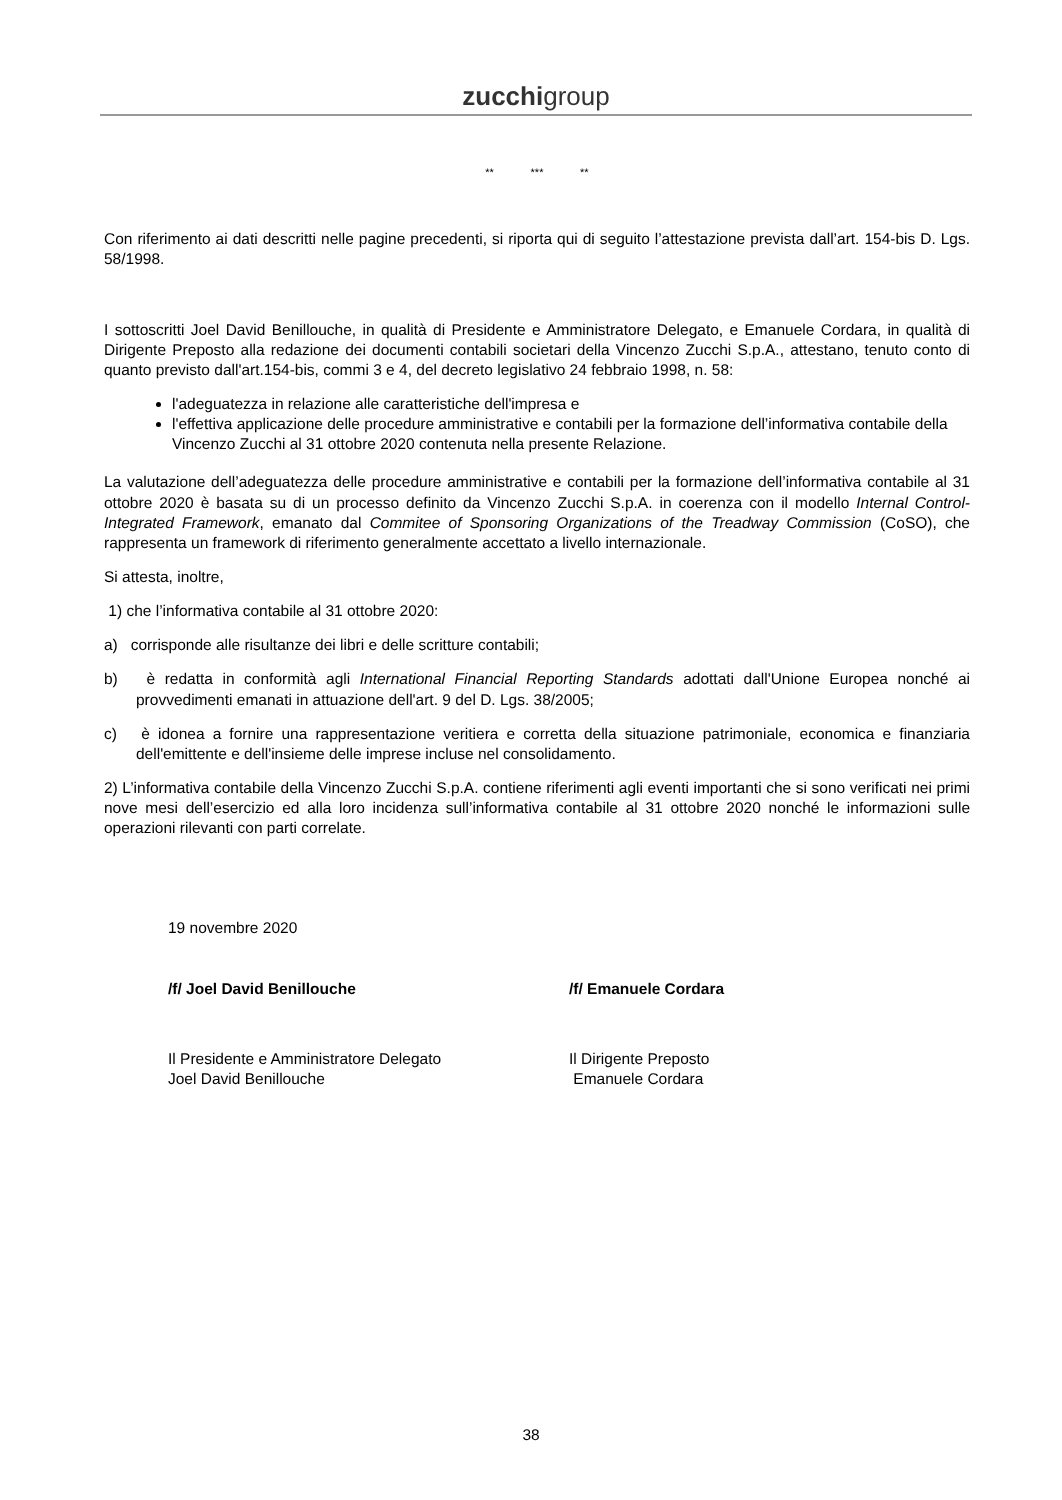zucchigroup
** *** **
Con riferimento ai dati descritti nelle pagine precedenti, si riporta qui di seguito l’attestazione prevista dall’art. 154-bis D. Lgs. 58/1998.
I sottoscritti Joel David Benillouche, in qualità di Presidente e Amministratore Delegato, e Emanuele Cordara, in qualità di Dirigente Preposto alla redazione dei documenti contabili societari della Vincenzo Zucchi S.p.A., attestano, tenuto conto di quanto previsto dall'art.154-bis, commi 3 e 4, del decreto legislativo 24 febbraio 1998, n. 58:
l'adeguatezza in relazione alle caratteristiche dell'impresa e
l'effettiva applicazione delle procedure amministrative e contabili per la formazione dell’informativa contabile della Vincenzo Zucchi al 31 ottobre 2020 contenuta nella presente Relazione.
La valutazione dell’adeguatezza delle procedure amministrative e contabili per la formazione dell’informativa contabile al 31 ottobre 2020 è basata su di un processo definito da Vincenzo Zucchi S.p.A. in coerenza con il modello Internal Control-Integrated Framework, emanato dal Commitee of Sponsoring Organizations of the Treadway Commission (CoSO), che rappresenta un framework di riferimento generalmente accettato a livello internazionale.
Si attesta, inoltre,
1) che l’informativa contabile al 31 ottobre 2020:
a) corrisponde alle risultanze dei libri e delle scritture contabili;
b) è redatta in conformità agli International Financial Reporting Standards adottati dall'Unione Europea nonché ai provvedimenti emanati in attuazione dell'art. 9 del D. Lgs. 38/2005;
c) è idonea a fornire una rappresentazione veritiera e corretta della situazione patrimoniale, economica e finanziaria dell'emittente e dell'insieme delle imprese incluse nel consolidamento.
2) L’informativa contabile della Vincenzo Zucchi S.p.A. contiene riferimenti agli eventi importanti che si sono verificati nei primi nove mesi dell’esercizio ed alla loro incidenza sull’informativa contabile al 31 ottobre 2020 nonché le informazioni sulle operazioni rilevanti con parti correlate.
19 novembre 2020
/f/ Joel David Benillouche /f/ Emanuele Cordara
Il Presidente e Amministratore Delegato
Joel David Benillouche
Il Dirigente Preposto
Emanuele Cordara
38